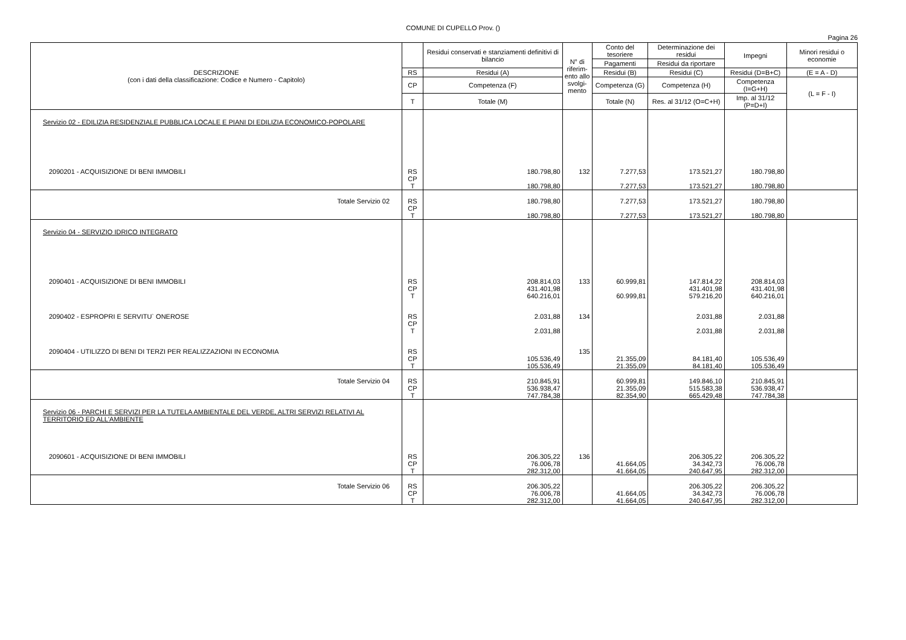COMUNE DI CUPELLO Prov. ()
Pagina 26
| DESCRIZIONE (con i dati della classificazione: Codice e Numero - Capitolo) | | Residui conservati e stanziamenti definitivi di bilancio | N° di riferim-ento allo svolgi-mento | Conto del tesoriere | Determinazione dei residui | Impegni | Minori residui o economie |
| --- | --- | --- | --- | --- | --- | --- | --- |
| | | | | Pagamenti | Residui da riportare | | |
| | RS | Residui (A) | | Residui (B) | Residui (C) | Residui (D=B+C) | (E = A - D) |
| | CP | Competenza (F) | | Competenza (G) | Competenza (H) | Competenza (I=G+H) | (L = F - I) |
| | T | Totale (M) | | Totale (N) | Res. al 31/12 (O=C+H) | Imp. al 31/12 (P=D+I) | |
| Servizio 02 - EDILIZIA RESIDENZIALE PUBBLICA LOCALE E PIANI DI EDILIZIA ECONOMICO-POPOLARE | | | | | | | |
| 2090201 - ACQUISIZIONE DI BENI IMMOBILI | RS CP T | 180.798,80 180.798,80 | 132 | 7.277,53 7.277,53 | 173.521,27 173.521,27 | 180.798,80 180.798,80 | |
| Totale Servizio 02 | RS CP T | 180.798,80 180.798,80 | | 7.277,53 7.277,53 | 173.521,27 173.521,27 | 180.798,80 180.798,80 | |
| Servizio 04 - SERVIZIO IDRICO INTEGRATO | | | | | | | |
| 2090401 - ACQUISIZIONE DI BENI IMMOBILI | RS CP T | 208.814,03 431.401,98 640.216,01 | 133 | 60.999,81 60.999,81 | 147.814,22 431.401,98 579.216,20 | 208.814,03 431.401,98 640.216,01 | |
| 2090402 - ESPROPRI E SERVITU` ONEROSE | RS CP T | 2.031,88 2.031,88 | 134 | | 2.031,88 2.031,88 | 2.031,88 2.031,88 | |
| 2090404 - UTILIZZO DI BENI DI TERZI PER REALIZZAZIONI IN ECONOMIA | RS CP T | 105.536,49 105.536,49 | 135 | 21.355,09 21.355,09 | 84.181,40 84.181,40 | 105.536,49 105.536,49 | |
| Totale Servizio 04 | RS CP T | 210.845,91 536.938,47 747.784,38 | | 60.999,81 21.355,09 82.354,90 | 149.846,10 515.583,38 665.429,48 | 210.845,91 536.938,47 747.784,38 | |
| Servizio 06 - PARCHI E SERVIZI PER LA TUTELA AMBIENTALE DEL VERDE, ALTRI SERVIZI RELATIVI AL TERRITORIO ED ALL'AMBIENTE | | | | | | | |
| 2090601 - ACQUISIZIONE DI BENI IMMOBILI | RS CP T | 206.305,22 76.006,78 282.312,00 | 136 | 41.664,05 41.664,05 | 206.305,22 34.342,73 240.647,95 | 206.305,22 76.006,78 282.312,00 | |
| Totale Servizio 06 | RS CP T | 206.305,22 76.006,78 282.312,00 | | 41.664,05 41.664,05 | 206.305,22 34.342,73 240.647,95 | 206.305,22 76.006,78 282.312,00 | |